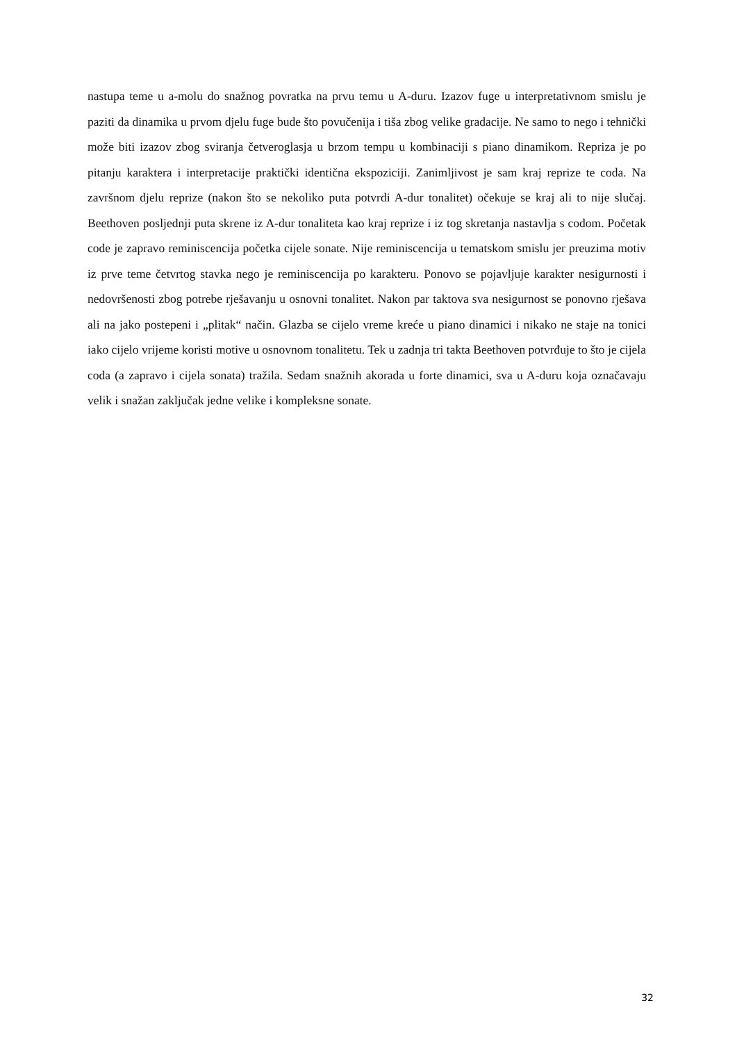nastupa teme u a-molu do snažnog povratka na prvu temu u A-duru. Izazov fuge u interpretativnom smislu je paziti da dinamika u prvom djelu fuge bude što povučenija i tiša zbog velike gradacije. Ne samo to nego i tehnički može biti izazov zbog sviranja četveroglasja u brzom tempu u kombinaciji s piano dinamikom. Repriza je po pitanju karaktera i interpretacije praktički identična ekspoziciji. Zanimljivost je sam kraj reprize te coda. Na završnom djelu reprize (nakon što se nekoliko puta potvrdi A-dur tonalitet) očekuje se kraj ali to nije slučaj. Beethoven posljednji puta skrene iz A-dur tonaliteta kao kraj reprize i iz tog skretanja nastavlja s codom. Početak code je zapravo reminiscencija početka cijele sonate. Nije reminiscencija u tematskom smislu jer preuzima motiv iz prve teme četvrtog stavka nego je reminiscencija po karakteru. Ponovo se pojavljuje karakter nesigurnosti i nedovršenosti zbog potrebe rješavanju u osnovni tonalitet. Nakon par taktova sva nesigurnost se ponovno rješava ali na jako postepeni i „plitak“ način. Glazba se cijelo vreme kreće u piano dinamici i nikako ne staje na tonici iako cijelo vrijeme koristi motive u osnovnom tonalitetu. Tek u zadnja tri takta Beethoven potvrđuje to što je cijela coda (a zapravo i cijela sonata) tražila. Sedam snažnih akorada u forte dinamici, sva u A-duru koja označavaju velik i snažan zaključak jedne velike i kompleksne sonate.
32